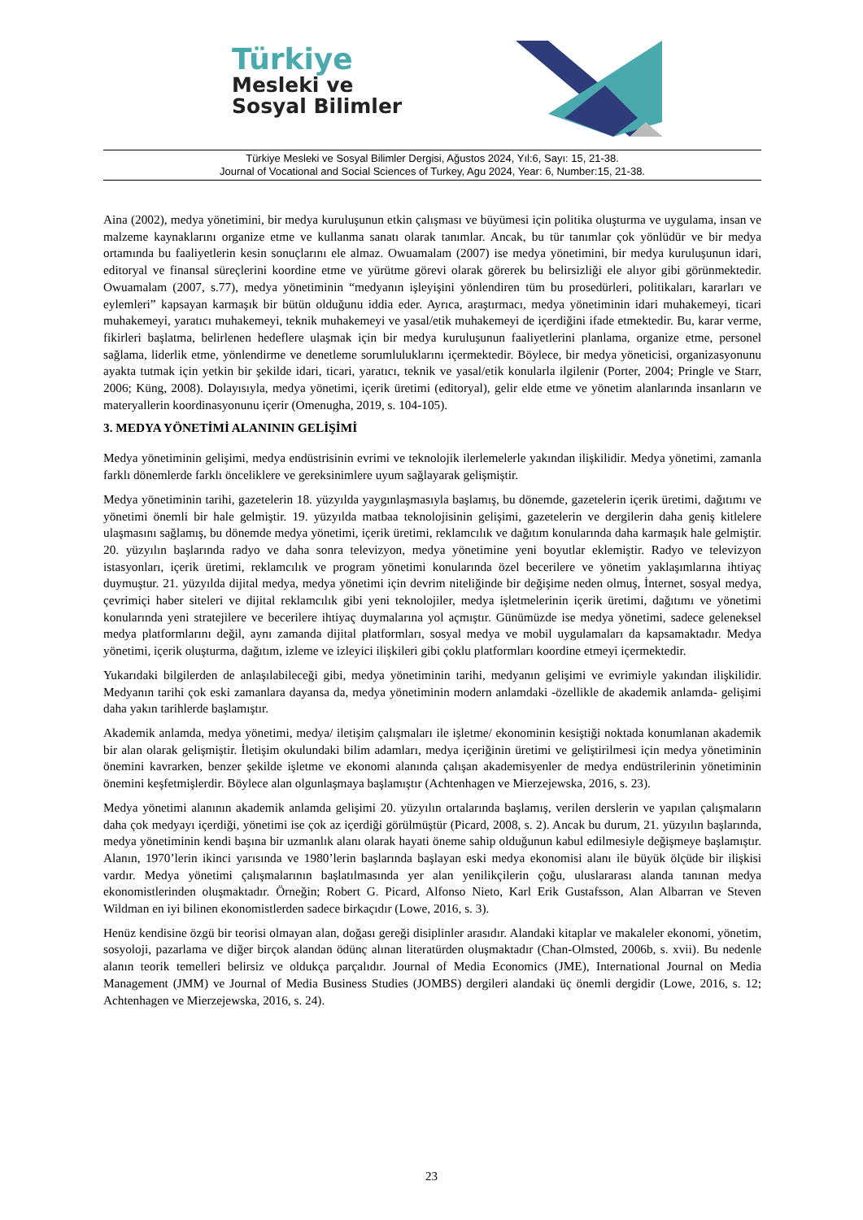Türkiye
Mesleki ve
Sosyal Bilimler
Türkiye Mesleki ve Sosyal Bilimler Dergisi, Ağustos 2024, Yıl:6, Sayı: 15, 21-38.
Journal of Vocational and Social Sciences of Turkey, Agu 2024, Year: 6, Number:15, 21-38.
Aina (2002), medya yönetimini, bir medya kuruluşunun etkin çalışması ve büyümesi için politika oluşturma ve uygulama, insan ve malzeme kaynaklarını organize etme ve kullanma sanatı olarak tanımlar. Ancak, bu tür tanımlar çok yönlüdür ve bir medya ortamında bu faaliyetlerin kesin sonuçlarını ele almaz. Owuamalam (2007) ise medya yönetimini, bir medya kuruluşunun idari, editoryal ve finansal süreçlerini koordine etme ve yürütme görevi olarak görerek bu belirsizliği ele alıyor gibi görünmektedir. Owuamalam (2007, s.77), medya yönetiminin “medyanın işleyişini yönlendiren tüm bu prosedürleri, politikaları, kararları ve eylemleri” kapsayan karmaşık bir bütün olduğunu iddia eder. Ayrıca, araştırmacı, medya yönetiminin idari muhakemeyi, ticari muhakemeyi, yaratıcı muhakemeyi, teknik muhakemeyi ve yasal/etik muhakemeyi de içerdiğini ifade etmektedir. Bu, karar verme, fikirleri başlatma, belirlenen hedeflere ulaşmak için bir medya kuruluşunun faaliyetlerini planlama, organize etme, personel sağlama, liderlik etme, yönlendirme ve denetleme sorumluluklarını içermektedir. Böylece, bir medya yöneticisi, organizasyonunu ayakta tutmak için yetkin bir şekilde idari, ticari, yaratıcı, teknik ve yasal/etik konularla ilgilenir (Porter, 2004; Pringle ve Starr, 2006; Küng, 2008). Dolayısıyla, medya yönetimi, içerik üretimi (editoryal), gelir elde etme ve yönetim alanlarında insanların ve materyallerin koordinasyonunu içerir (Omenugha, 2019, s. 104-105).
3. MEDYA YÖNETİMİ ALANININ GELİŞİMİ
Medya yönetiminin gelişimi, medya endüstrisinin evrimi ve teknolojik ilerlemelerle yakından ilişkilidir. Medya yönetimi, zamanla farklı dönemlerde farklı önceliklere ve gereksinimlere uyum sağlayarak gelişmiştir.
Medya yönetiminin tarihi, gazetelerin 18. yüzyılda yaygınlaşmasıyla başlamış, bu dönemde, gazetelerin içerik üretimi, dağıtımı ve yönetimi önemli bir hale gelmiştir. 19. yüzyılda matbaa teknolojisinin gelişimi, gazetelerin ve dergilerin daha geniş kitlelere ulaşmasını sağlamış, bu dönemde medya yönetimi, içerik üretimi, reklamcılık ve dağıtım konularında daha karmaşık hale gelmiştir. 20. yüzyılın başlarında radyo ve daha sonra televizyon, medya yönetimine yeni boyutlar eklemiştir. Radyo ve televizyon istasyonları, içerik üretimi, reklamcılık ve program yönetimi konularında özel becerilere ve yönetim yaklaşımlarına ihtiyaç duymuştur. 21. yüzyılda dijital medya, medya yönetimi için devrim niteliğinde bir değişime neden olmuş, İnternet, sosyal medya, çevrimiçi haber siteleri ve dijital reklamcılık gibi yeni teknolojiler, medya işletmelerinin içerik üretimi, dağıtımı ve yönetimi konularında yeni stratejilere ve becerilere ihtiyaç duymalarına yol açmıştır. Günümüzde ise medya yönetimi, sadece geleneksel medya platformlarını değil, aynı zamanda dijital platformları, sosyal medya ve mobil uygulamaları da kapsamaktadır. Medya yönetimi, içerik oluşturma, dağıtım, izleme ve izleyici ilişkileri gibi çoklu platformları koordine etmeyi içermektedir.
Yukarıdaki bilgilerden de anlaşılabileceği gibi, medya yönetiminin tarihi, medyanın gelişimi ve evrimiyle yakından ilişkilidir. Medyanın tarihi çok eski zamanlara dayansa da, medya yönetiminin modern anlamdaki -özellikle de akademik anlamda- gelişimi daha yakın tarihlerde başlamıştır.
Akademik anlamda, medya yönetimi, medya/ iletişim çalışmaları ile işletme/ ekonominin kesiştiği noktada konumlanan akademik bir alan olarak gelişmiştir. İletişim okulundaki bilim adamları, medya içeriğinin üretimi ve geliştirilmesi için medya yönetiminin önemini kavrarken, benzer şekilde işletme ve ekonomi alanında çalışan akademisyenler de medya endüstrilerinin yönetiminin önemini keşfetmişlerdir. Böylece alan olgunlaşmaya başlamıştır (Achtenhagen ve Mierzejewska, 2016, s. 23).
Medya yönetimi alanının akademik anlamda gelişimi 20. yüzyılın ortalarında başlamış, verilen derslerin ve yapılan çalışmaların daha çok medyayı içerdiği, yönetimi ise çok az içerdiği görülmüştür (Picard, 2008, s. 2). Ancak bu durum, 21. yüzyılın başlarında, medya yönetiminin kendi başına bir uzmanlık alanı olarak hayati öneme sahip olduğunun kabul edilmesiyle değişmeye başlamıştır. Alanın, 1970’lerin ikinci yarısında ve 1980’lerin başlarında başlayan eski medya ekonomisi alanı ile büyük ölçüde bir ilişkisi vardır. Medya yönetimi çalışmalarının başlatılmasında yer alan yenilikçilerin çoğu, uluslararası alanda tanınan medya ekonomistlerinden oluşmaktadır. Örneğin; Robert G. Picard, Alfonso Nieto, Karl Erik Gustafsson, Alan Albarran ve Steven Wildman en iyi bilinen ekonomistlerden sadece birkaçıdır (Lowe, 2016, s. 3).
Henüz kendisine özgü bir teorisi olmayan alan, doğası gereği disiplinler arasıdır. Alandaki kitaplar ve makaleler ekonomi, yönetim, sosyoloji, pazarlama ve diğer birçok alandan ödünç alınan literatürden oluşmaktadır (Chan-Olmsted, 2006b, s. xvii). Bu nedenle alanın teorik temelleri belirsiz ve oldukça parçalıdır. Journal of Media Economics (JME), International Journal on Media Management (JMM) ve Journal of Media Business Studies (JOMBS) dergileri alandaki üç önemli dergidir (Lowe, 2016, s. 12; Achtenhagen ve Mierzejewska, 2016, s. 24).
23